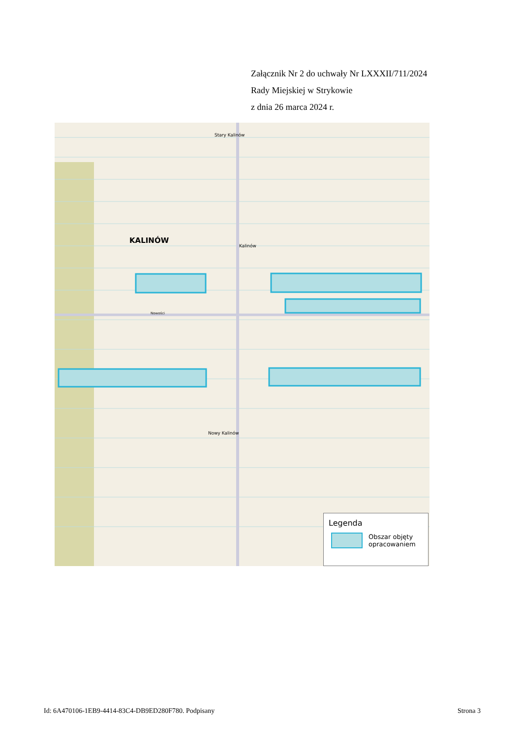Załącznik Nr 2 do uchwały Nr LXXXII/711/2024
Rady Miejskiej w Strykowie
z dnia 26 marca 2024 r.
KALINÓW
Stary Kalinów
Kalinów
Nowości
Nowy Kalinów
Legenda
Obszar objęty
opracowaniem
Id: 6A470106-1EB9-4414-83C4-DB9ED280F780. Podpisany Strona 3